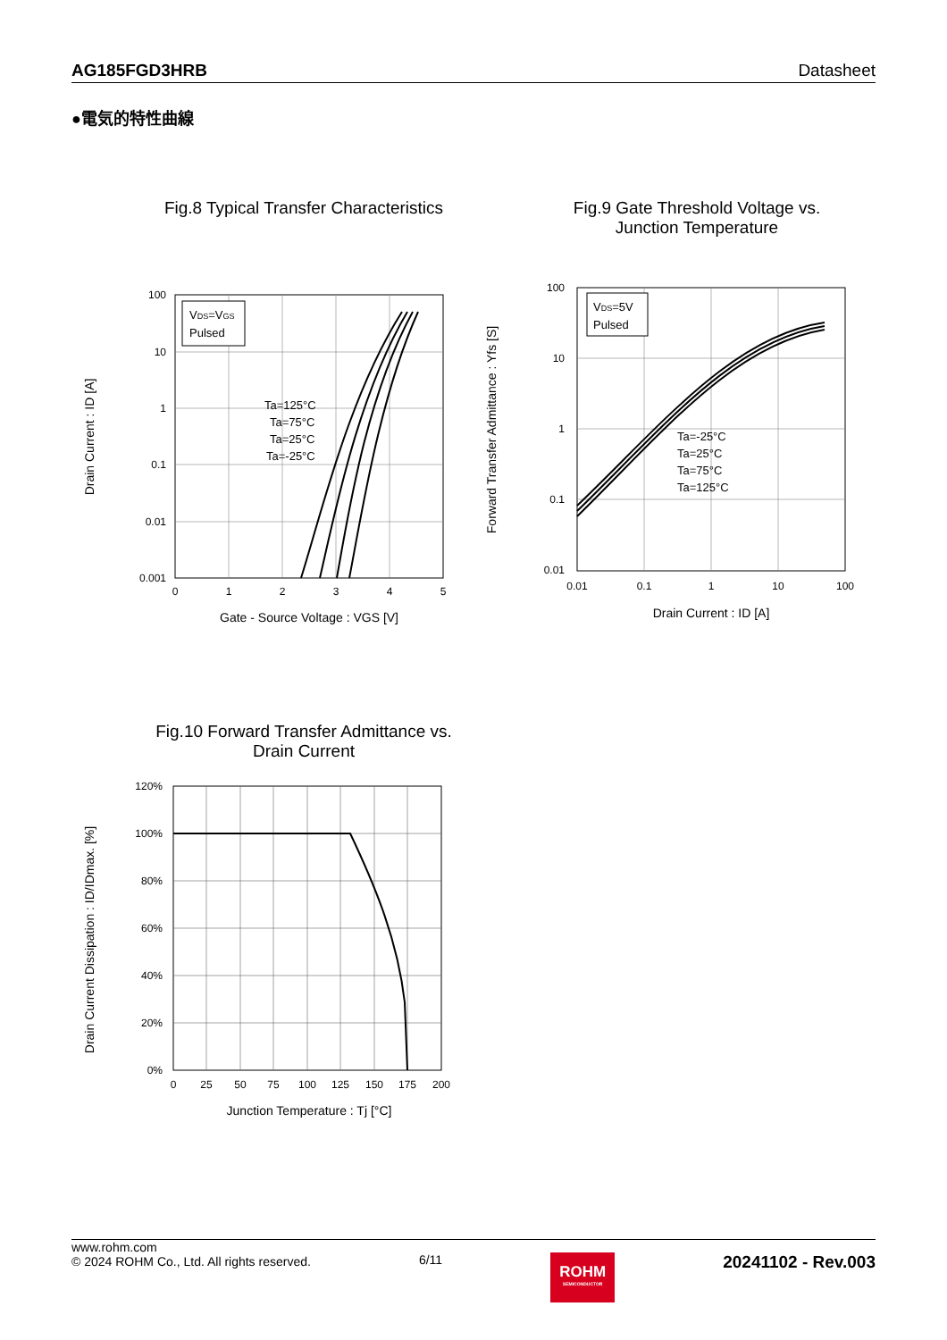AG185FGD3HRB Datasheet
●電気的特性曲線
Fig.8 Typical Transfer Characteristics
VDS=VGS
Pulsed
Ta=125°C
Ta=75°C
Ta=25°C
Ta=-25°C
100
10
1
0.1
0.01
0.001
0
1
2
3
4
5
Gate - Source Voltage : VGS [V]
Drain Current : ID [A]
Fig.9 Gate Threshold Voltage vs.
Junction Temperature
VDS=5V
Pulsed
Ta=-25°C
Ta=25°C
Ta=75°C
Ta=125°C
100
10
1
0.1
0.01
0.01
0.1
1
10
100
Drain Current : ID [A]
Forward Transfer Admittance : Yfs [S]
Fig.10 Forward Transfer Admittance vs.
Drain Current
120%
100%
80%
60%
40%
20%
0%
0
25
50
75
100
125
150
175
200
Junction Temperature : Tj [°C]
Drain Current Dissipation : ID/IDmax. [%]
www.rohm.com
© 2024 ROHM Co., Ltd. All rights reserved.
6/11
ROHM
SEMICONDUCTOR
20241102 - Rev.003